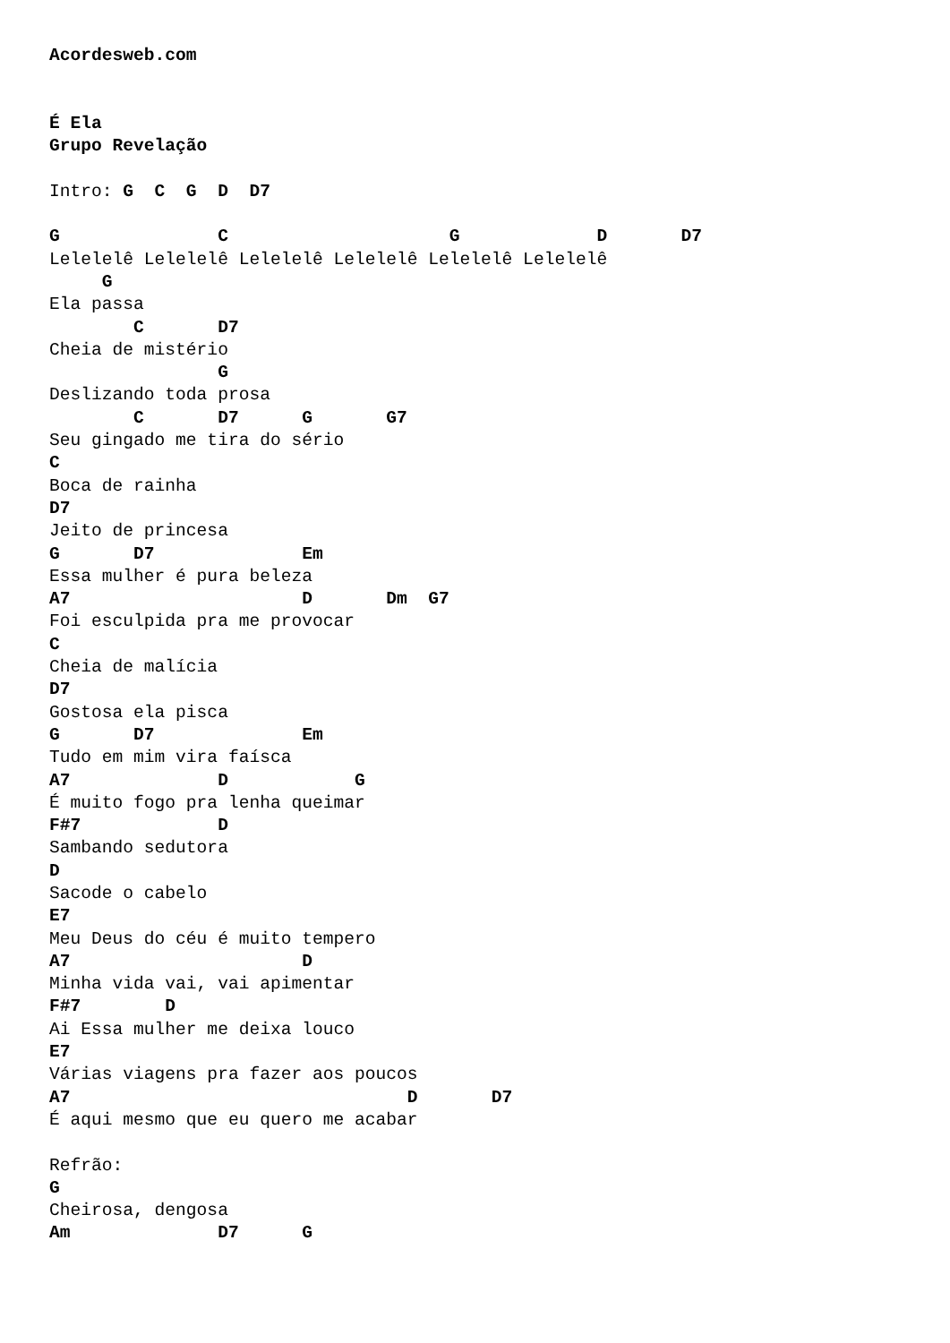Acordesweb.com


É Ela
Grupo Revelação

Intro: G  C  G  D  D7

G               C                     G             D       D7
Lelelelê Lelelelê Lelelelê Lelelelê Lelelelê Lelelelê
     G
Ela passa
        C       D7
Cheia de mistério
                G
Deslizando toda prosa
        C       D7      G       G7
Seu gingado me tira do sério
C
Boca de rainha
D7
Jeito de princesa
G       D7              Em
Essa mulher é pura beleza
A7                      D       Dm  G7
Foi esculpida pra me provocar
C
Cheia de malícia
D7
Gostosa ela pisca
G       D7              Em
Tudo em mim vira faísca
A7              D            G
É muito fogo pra lenha queimar
F#7             D
Sambando sedutora
D
Sacode o cabelo
E7
Meu Deus do céu é muito tempero
A7                      D
Minha vida vai, vai apimentar
F#7        D
Ai Essa mulher me deixa louco
E7
Várias viagens pra fazer aos poucos
A7                                D       D7
É aqui mesmo que eu quero me acabar

Refrão:
G
Cheirosa, dengosa
Am              D7      G